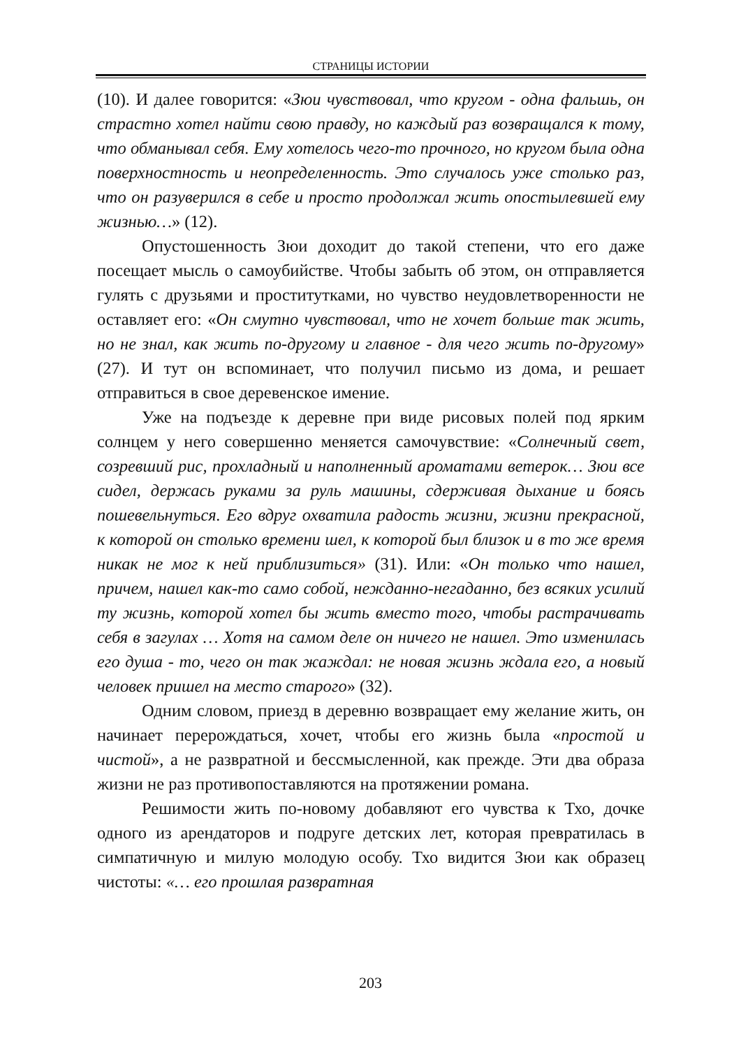СТРАНИЦЫ ИСТОРИИ
(10). И далее говорится: «Зюи чувствовал, что кругом - одна фальшь, он страстно хотел найти свою правду, но каждый раз возвращался к тому, что обманывал себя. Ему хотелось чего-то прочного, но кругом была одна поверхностность и неопределенность. Это случалось уже столько раз, что он разуверился в себе и просто продолжал жить опостылевшей ему жизнью…» (12).
Опустошенность Зюи доходит до такой степени, что его даже посещает мысль о самоубийстве. Чтобы забыть об этом, он отправляется гулять с друзьями и проститутками, но чувство неудовлетворенности не оставляет его: «Он смутно чувствовал, что не хочет больше так жить, но не знал, как жить по-другому и главное - для чего жить по-другому» (27). И тут он вспоминает, что получил письмо из дома, и решает отправиться в свое деревенское имение.
Уже на подъезде к деревне при виде рисовых полей под ярким солнцем у него совершенно меняется самочувствие: «Солнечный свет, созревший рис, прохладный и наполненный ароматами ветерок… Зюи все сидел, держась руками за руль машины, сдерживая дыхание и боясь пошевельнуться. Его вдруг охватила радость жизни, жизни прекрасной, к которой он столько времени шел, к которой был близок и в то же время никак не мог к ней приблизиться» (31). Или: «Он только что нашел, причем, нашел как-то само собой, нежданно-негаданно, без всяких усилий ту жизнь, которой хотел бы жить вместо того, чтобы растрачивать себя в загулах … Хотя на самом деле он ничего не нашел. Это изменилась его душа - то, чего он так жаждал: не новая жизнь ждала его, а новый человек пришел на место старого» (32).
Одним словом, приезд в деревню возвращает ему желание жить, он начинает перерождаться, хочет, чтобы его жизнь была «простой и чистой», а не развратной и бессмысленной, как прежде. Эти два образа жизни не раз противопоставляются на протяжении романа.
Решимости жить по-новому добавляют его чувства к Тхо, дочке одного из арендаторов и подруге детских лет, которая превратилась в симпатичную и милую молодую особу. Тхо видится Зюи как образец чистоты: «… его прошлая развратная
203